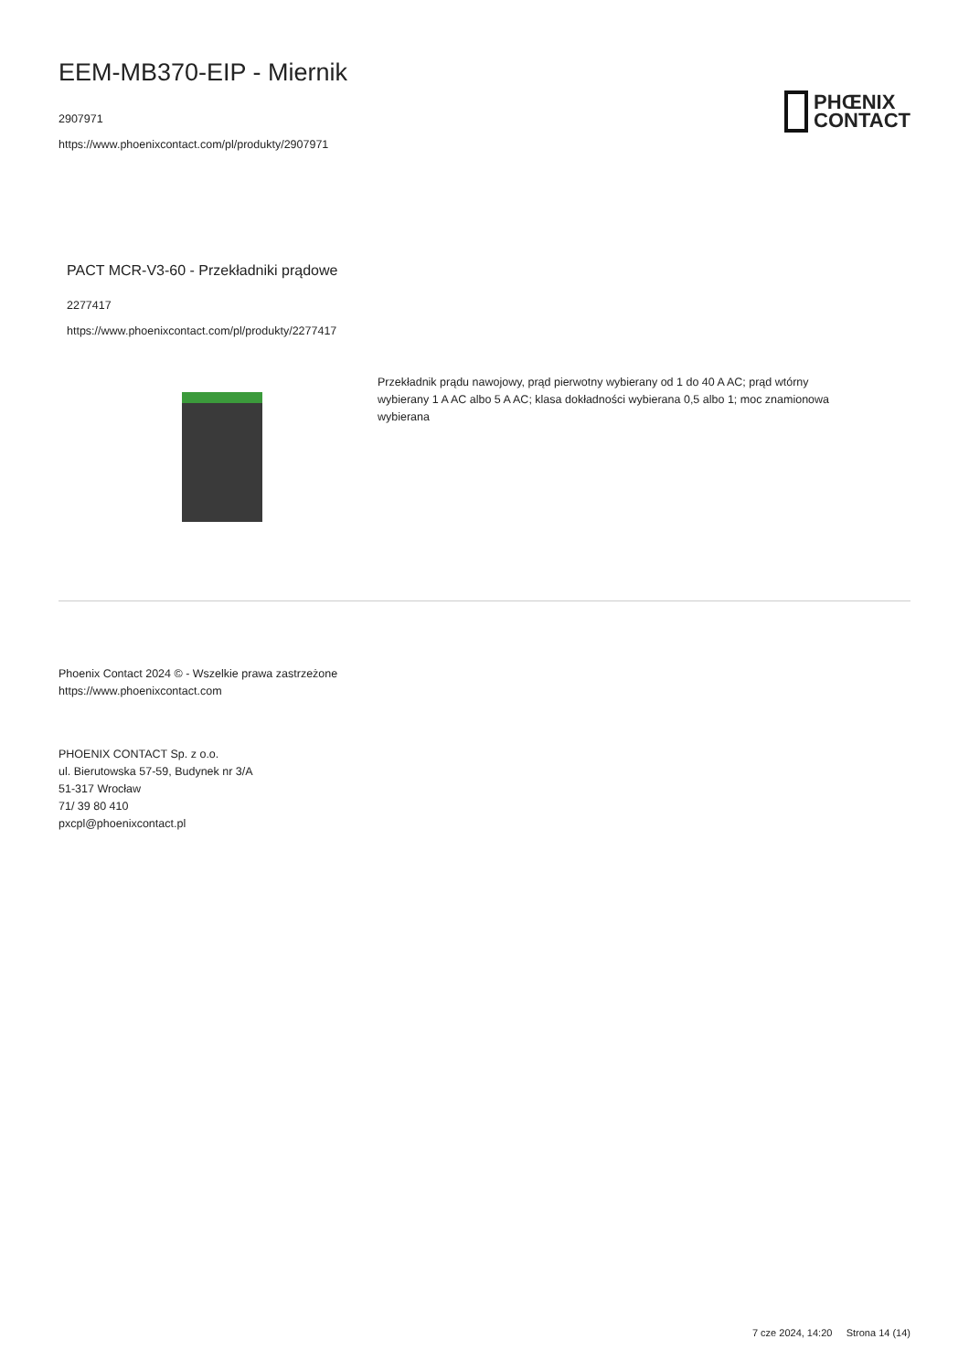EEM-MB370-EIP - Miernik
2907971
https://www.phoenixcontact.com/pl/produkty/2907971
PHŒNIX
CONTACT
PACT MCR-V3-60 - Przekładniki prądowe
2277417
https://www.phoenixcontact.com/pl/produkty/2277417
Przekładnik prądu nawojowy, prąd pierwotny wybierany od 1 do 40 A AC; prąd wtórny wybierany 1 A AC albo 5 A AC; klasa dokładności wybierana 0,5 albo 1; moc znamionowa wybierana
Phoenix Contact 2024 © - Wszelkie prawa zastrzeżone
https://www.phoenixcontact.com
PHOENIX CONTACT Sp. z o.o.
ul. Bierutowska 57-59, Budynek nr 3/A
51-317 Wrocław
71/ 39 80 410
pxcpl@phoenixcontact.pl
7 cze 2024, 14:20 Strona 14 (14)